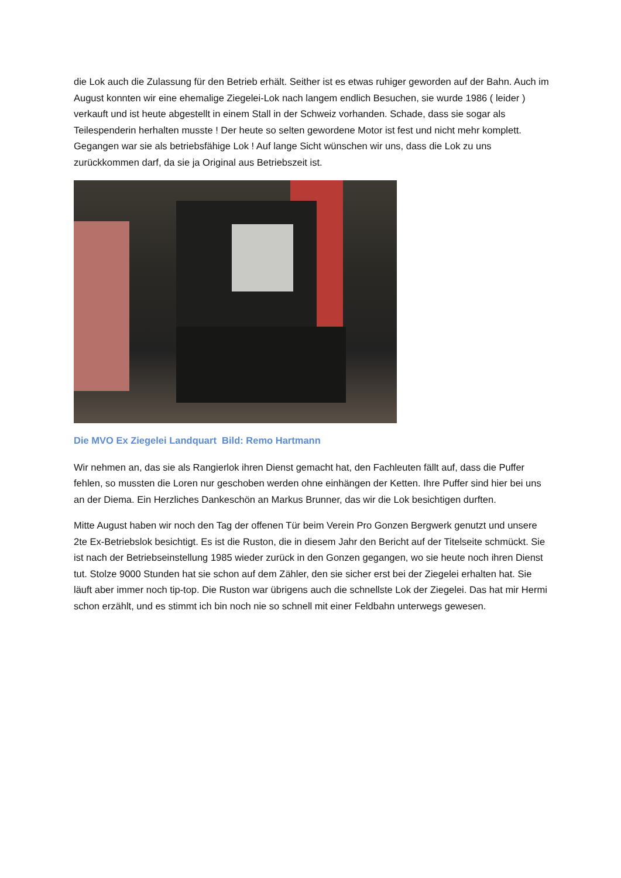die Lok auch die Zulassung für den Betrieb erhält. Seither ist es etwas ruhiger geworden auf der Bahn. Auch im August konnten wir eine ehemalige Ziegelei-Lok nach langem endlich Besuchen, sie wurde 1986 ( leider ) verkauft und ist heute abgestellt in einem Stall in der Schweiz vorhanden. Schade, dass sie sogar als Teilespenderin herhalten musste ! Der heute so selten gewordene Motor ist fest und nicht mehr komplett. Gegangen war sie als betriebsfähige Lok ! Auf lange Sicht wünschen wir uns, dass die Lok zu uns zurückkommen darf, da sie ja Original aus Betriebszeit ist.
Die MVO Ex Ziegelei Landquart Bild: Remo Hartmann
Wir nehmen an, das sie als Rangierlok ihren Dienst gemacht hat, den Fachleuten fällt auf, dass die Puffer fehlen, so mussten die Loren nur geschoben werden ohne einhängen der Ketten. Ihre Puffer sind hier bei uns an der Diema. Ein Herzliches Dankeschön an Markus Brunner, das wir die Lok besichtigen durften.
Mitte August haben wir noch den Tag der offenen Tür beim Verein Pro Gonzen Bergwerk genutzt und unsere 2te Ex-Betriebslok besichtigt. Es ist die Ruston, die in diesem Jahr den Bericht auf der Titelseite schmückt. Sie ist nach der Betriebseinstellung 1985 wieder zurück in den Gonzen gegangen, wo sie heute noch ihren Dienst tut. Stolze 9000 Stunden hat sie schon auf dem Zähler, den sie sicher erst bei der Ziegelei erhalten hat. Sie läuft aber immer noch tip-top. Die Ruston war übrigens auch die schnellste Lok der Ziegelei. Das hat mir Hermi schon erzählt, und es stimmt ich bin noch nie so schnell mit einer Feldbahn unterwegs gewesen.